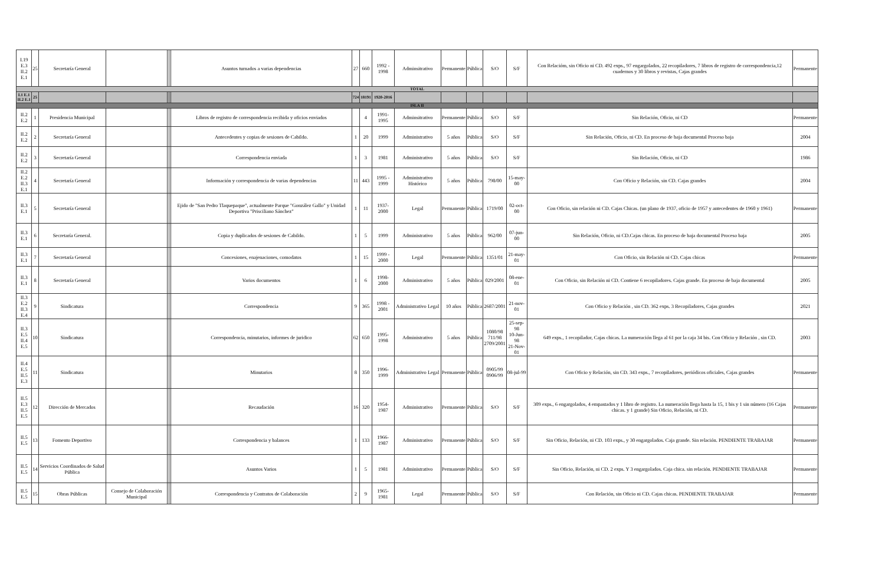| I.19 E.3 II.2 E.1 | 25 | Secretaría General | | | | Asuntos turnados a varias dependencias | 27 | 660 | 1992 - 1998 | Adminsitrativo | Permanente | Pública | S/O | S/F | Con Relacióm, sin Oficio ni CD. 492 exps., 97 engargolados, 22 recopiladores, 7 libros de registro de correspondencia,12 cuadernos y 30 libros y revistas, Cajas grandes | Permanente |
| TOTAL | | | | | | | | | | | | | | | | |
| I.1 E.1 II.2 E.1 | 25 | | | | | | 724 | 18191 | 1920-2016 | | | | | | | |
| ISLA II | | | | | | | | | | | | | | | | |
| II.2 E.2 | 1 | Presidencia Municipal | | | | Libros de registro de correspondencia recibida y oficios enviados | | 4 | 1991-1995 | Adminsitrativo | Permanente | Pública | S/O | S/F | Sin Relación, Oficio, ni CD | Permanente |
| II.2 E.2 | 2 | Secretaría General | | | | Antecedentes y copias de sesiones de Cabildo. | 1 | 20 | 1999 | Administrativo | 5 años | Pública | S/O | S/F | Sin Relación, Oficio, ni CD. En proceso de baja documental Proceso baja | 2004 |
| II.2 E.2 | 3 | Secretaría General | | | | Correspondencia enviada | 1 | 3 | 1981 | Administrativo | 5 años | Pública | S/O | S/F | Sin Relación, Oficio, ni CD | 1986 |
| II.2 E.2 II.3 E.1 | 4 | Secretaría General | | | | Información y correspondencia de varias dependencias | 11 | 443 | 1995 - 1999 | Administrativo Histórico | 5 años | Pública | 798/00 | 15-may-00 | Con Oficio y Relación, sin CD. Cajas grandes | 2004 |
| II.3 E.1 | 5 | Secretaría General | | | | Ejido de "San Pedro Tlaquepaque", actualmente Parque "González Gallo" y Unidad Deportiva "Prisciliano Sánchez" | 1 | 11 | 1937-2000 | Legal | Permanente | Pública | 1719/00 | 02-oct-00 | Con Oficio, sin relación ni CD. Cajas Chicas. (un plano de 1937, oficio de 1957 y antecedentes de 1960 y 1961) | Permanente |
| II.3 E.1 | 6 | Secretaría General. | | | | Copia y duplicados de sesiones de Cabildo. | 1 | 5 | 1999 | Administrativo | 5 años | Pública | 962/00 | 07-jun-00 | Sin Relación, Oficio, ni CD.Cajas chicas. En proceso de baja documental Proceso baja | 2005 |
| II.3 E.1 | 7 | Secretaría General | | | | Concesiones, enajenaciones, comodatos | 1 | 15 | 1999 - 2000 | Legal | Permanente | Pública | 1351/01 | 21-may-01 | Con Oficio, sin Relación ni CD. Cajas chicas | Permanente |
| II.3 E.1 | 8 | Secretaría General | | | | Varios documentos | 1 | 6 | 1998-2000 | Administrativo | 5 años | Pública | 029/2001 | 08-ene-01 | Con Oficio, sin Relación ni CD. Contiene 6 recopiladores. Cajas grande. En proceso de baja documental | 2005 |
| II.3 E.2 II.3 E.4 | 9 | Sindicatura | | | | Correspondencia | 9 | 365 | 1998 - 2001 | Administrativo Legal | 10 años | Pública | 2687/2001 | 21-nov-01 | Con Oficio y Relación , sin CD. 362 exps. 3 Recopiladores, Cajas grandes | 2021 |
| II.3 E.5 II.4 E.5 | 10 | Sindicatura | | | | Correspondencia, minutarios, informes de juridico | 62 | 650 | 1995-1998 | Administrativo | 5 años | Pública | 1080/98 711/98 2709/2001 | 25-sep-98 10-Jun-98 21-Nov-01 | 649 exps., 1 recopilador, Cajas chicas. La numeración llega al 61 por la caja 34 bis. Con Oficio y Relación , sin CD. | 2003 |
| II.4 E.5 II.5 E.3 | 11 | Sindicatura | | | | Minutarios | 8 | 350 | 1996-1999 | Administrativo Legal | Permanente | Pública | 0905/99 0906/99 | 08-jul-99 | Con Oficio y Relación, sin CD. 343 exps., 7 recopiladores, periódicos oficiales, Cajas grandes | Permanente |
| II.5 E.3 II.5 E.5 | 12 | Dirección de Mercados | | | | Recaudación | 16 | 320 | 1954-1987 | Administrativo | Permanente | Pública | S/O | S/F | 309 exps., 6 engargolados, 4 empastados y 1 libro de registro. La numeración llega hasta la 15, 1 bis y 1 sin número (16 Cajas chicas. y 1 grande) Sin Oficio, Relación, ni CD. | Permanente |
| II.5 E.5 | 13 | Fomento Deportivo | | | | Correspondencia y balances | 1 | 133 | 1966-1987 | Administrativo | Permanente | Pública | S/O | S/F | Sin Oficio, Relación, ni CD. 103 exps., y 30 engargolados. Caja grande. Sin relación. PENDIENTE TRABAJAR | Permanente |
| II.5 E.5 | 14 | Servicios Coordinados de Salud Pública | | | | Asuntos Varios | 1 | 5 | 1981 | Administrativo | Permanente | Pública | S/O | S/F | Sin Oficio, Relación, ni CD. 2 exps. Y 3 engargolados. Caja chica. sin relación. PENDIENTE TRABAJAR | Permanente |
| II.5 E.5 | 15 | Obras Públicas | Consejo de Colaboración Municipal | | | Correspondencia y Contratos de Colaboración | 2 | 9 | 1965-1981 | Legal | Permanente | Pública | S/O | S/F | Con Relación, sin Oficio ni CD. Cajas chicas. PENDIENTE TRABAJAR | Permanente |